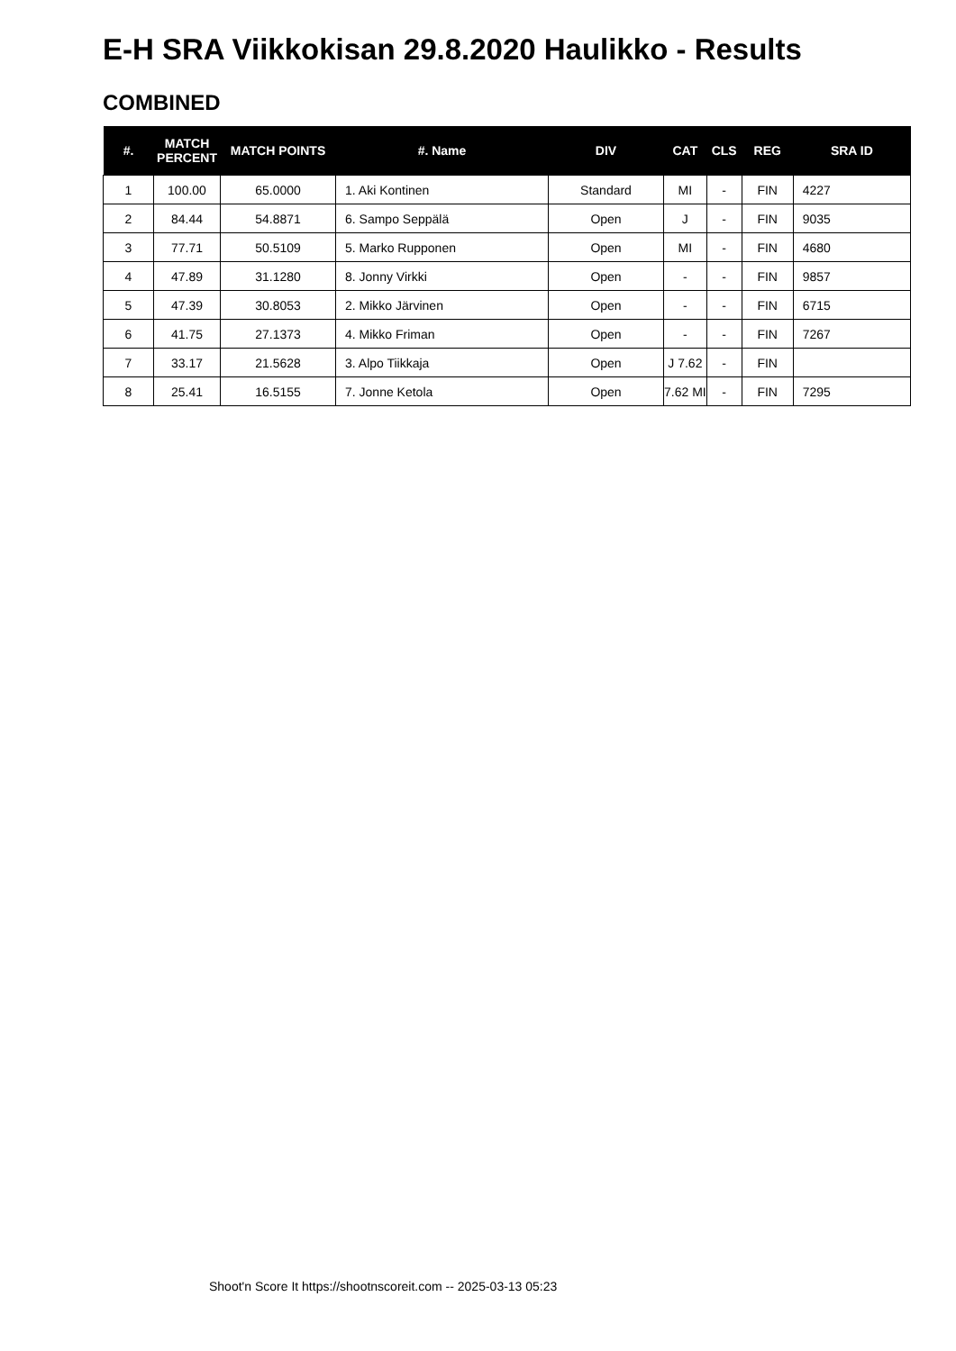E-H SRA Viikkokisan 29.8.2020 Haulikko - Results
COMBINED
| #. | MATCH PERCENT | MATCH POINTS | #. Name | DIV | CAT | CLS | REG | SRA ID |
| --- | --- | --- | --- | --- | --- | --- | --- | --- |
| 1 | 100.00 | 65.0000 | 1. Aki Kontinen | Standard | MI | - | FIN | 4227 |
| 2 | 84.44 | 54.8871 | 6. Sampo Seppälä | Open | J | - | FIN | 9035 |
| 3 | 77.71 | 50.5109 | 5. Marko Rupponen | Open | MI | - | FIN | 4680 |
| 4 | 47.89 | 31.1280 | 8. Jonny Virkki | Open | - | - | FIN | 9857 |
| 5 | 47.39 | 30.8053 | 2. Mikko Järvinen | Open | - | - | FIN | 6715 |
| 6 | 41.75 | 27.1373 | 4. Mikko Friman | Open | - | - | FIN | 7267 |
| 7 | 33.17 | 21.5628 | 3. Alpo Tiikkaja | Open | J 7.62 | - | FIN | |
| 8 | 25.41 | 16.5155 | 7. Jonne Ketola | Open | 7.62 MI | - | FIN | 7295 |
Shoot'n Score It https://shootnscoreit.com -- 2025-03-13 05:23